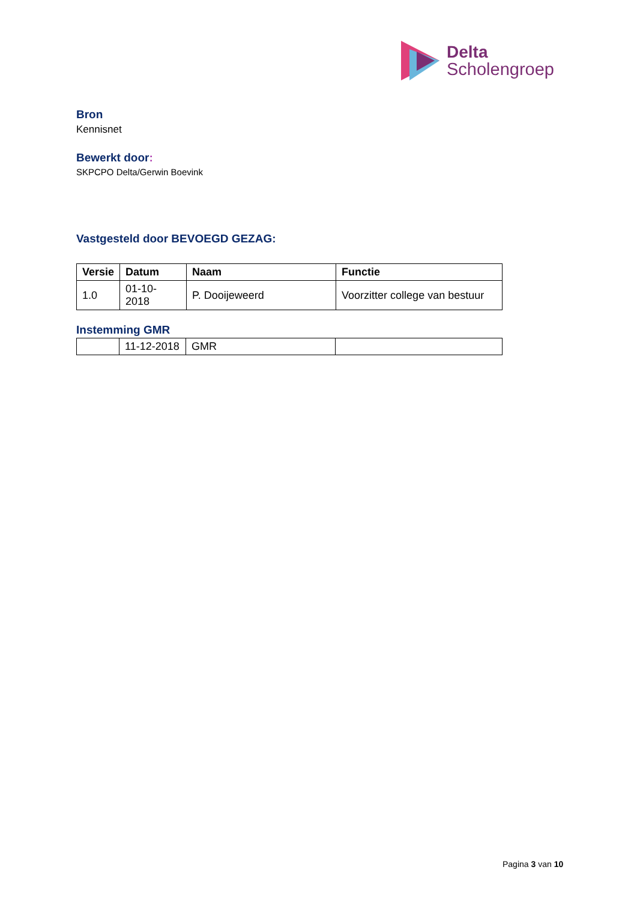Delta
Scholengroep
Bron
Kennisnet
Bewerkt door:
SKPCPO Delta/Gerwin Boevink
Vastgesteld door BEVOEGD GEZAG:
| Versie | Datum | Naam | Functie |
| --- | --- | --- | --- |
| 1.0 | 01-10-2018 | P. Dooijeweerd | Voorzitter college van bestuur |
Instemming GMR
| | 11-12-2018 | GMR | |
Pagina 3 van 10